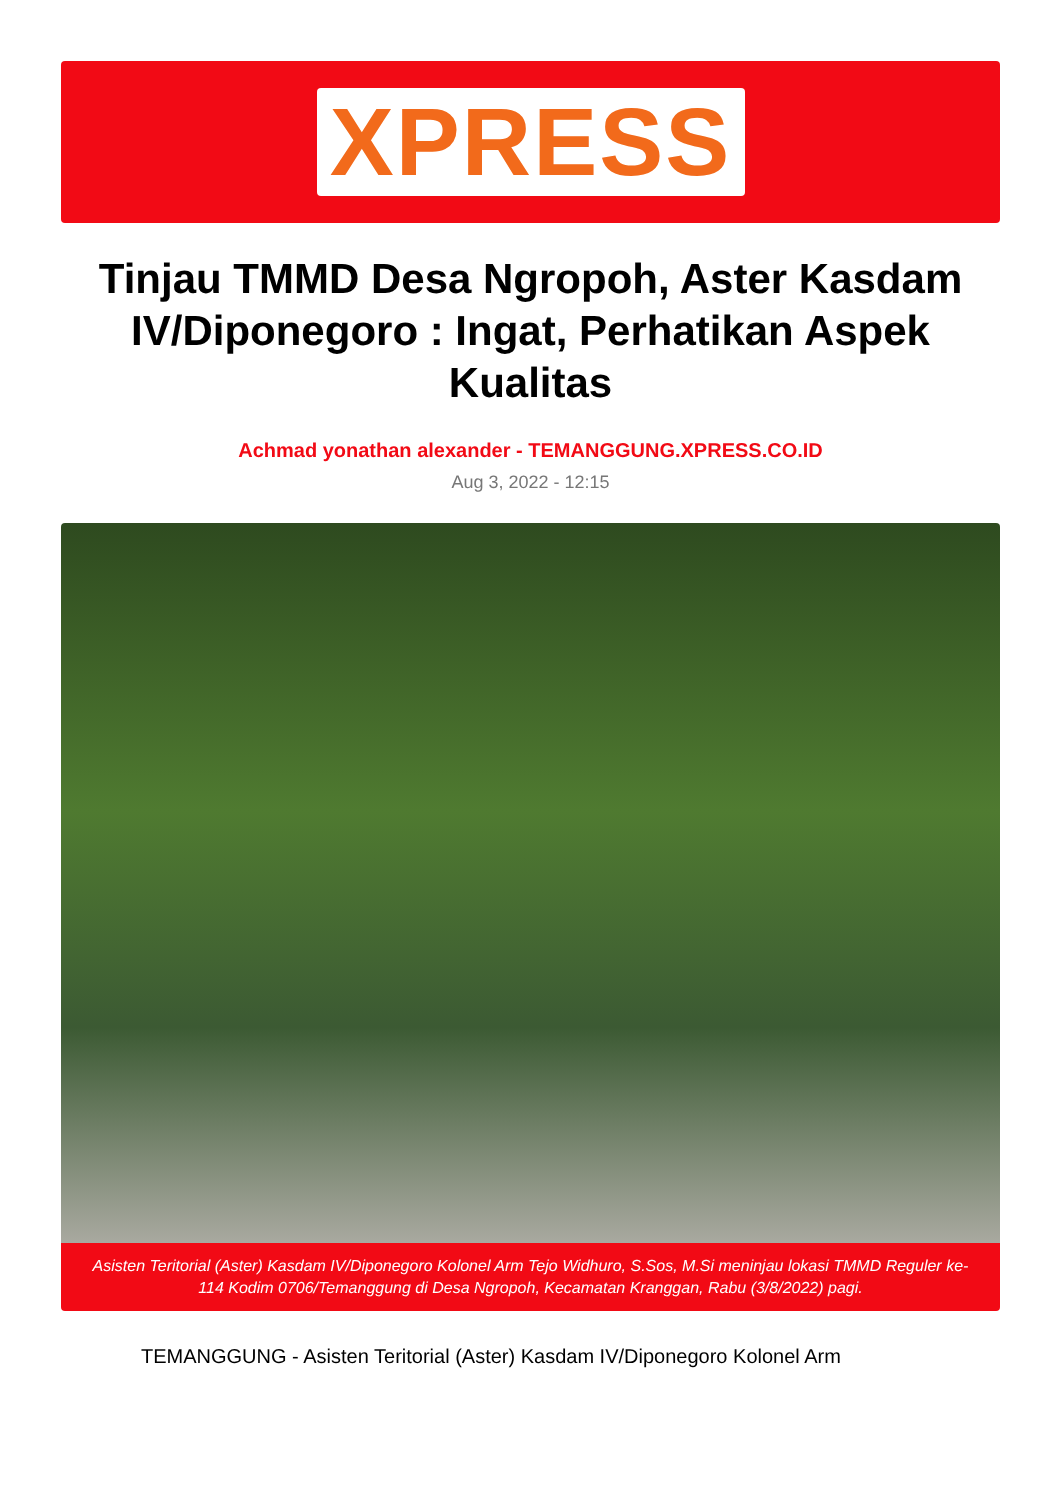XPRESS
Tinjau TMMD Desa Ngropoh, Aster Kasdam IV/Diponegoro : Ingat, Perhatikan Aspek Kualitas
Achmad yonathan alexander - TEMANGGUNG.XPRESS.CO.ID
Aug 3, 2022 - 12:15
Asisten Teritorial (Aster) Kasdam IV/Diponegoro Kolonel Arm Tejo Widhuro, S.Sos, M.Si meninjau lokasi TMMD Reguler ke-114 Kodim 0706/Temanggung di Desa Ngropoh, Kecamatan Kranggan, Rabu (3/8/2022) pagi.
TEMANGGUNG - Asisten Teritorial (Aster) Kasdam IV/Diponegoro Kolonel Arm